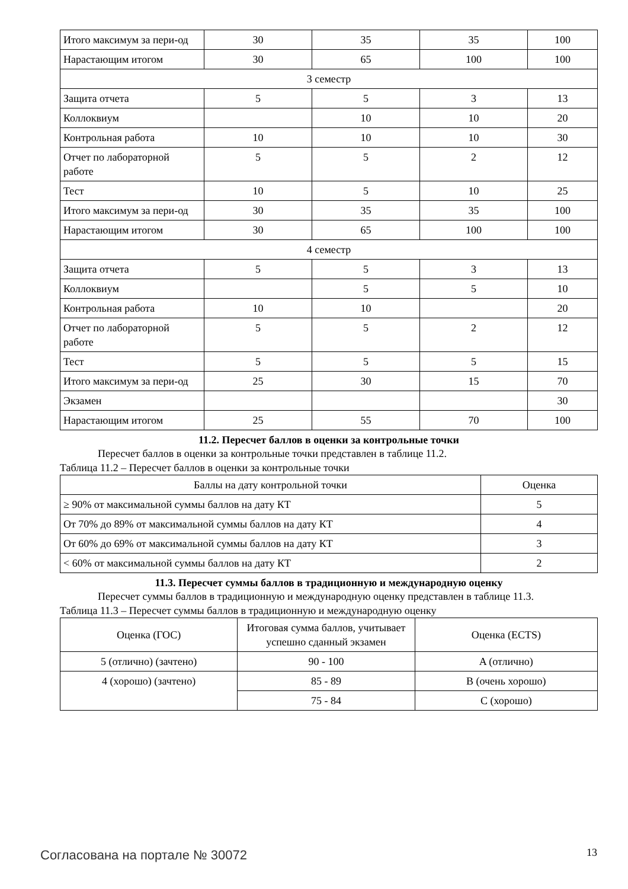| Итого максимум за пери-од | 30 | 35 | 35 | 100 |
| Нарастающим итогом | 30 | 65 | 100 | 100 |
| 3 семестр | | | | |
| Защита отчета | 5 | 5 | 3 | 13 |
| Коллоквиум | | 10 | 10 | 20 |
| Контрольная работа | 10 | 10 | 10 | 30 |
| Отчет по лабораторной работе | 5 | 5 | 2 | 12 |
| Тест | 10 | 5 | 10 | 25 |
| Итого максимум за пери-од | 30 | 35 | 35 | 100 |
| Нарастающим итогом | 30 | 65 | 100 | 100 |
| 4 семестр | | | | |
| Защита отчета | 5 | 5 | 3 | 13 |
| Коллоквиум | | 5 | 5 | 10 |
| Контрольная работа | 10 | 10 | | 20 |
| Отчет по лабораторной работе | 5 | 5 | 2 | 12 |
| Тест | 5 | 5 | 5 | 15 |
| Итого максимум за пери-од | 25 | 30 | 15 | 70 |
| Экзамен | | | | 30 |
| Нарастающим итогом | 25 | 55 | 70 | 100 |
11.2. Пересчет баллов в оценки за контрольные точки
Пересчет баллов в оценки за контрольные точки представлен в таблице 11.2.
Таблица 11.2 – Пересчет баллов в оценки за контрольные точки
| Баллы на дату контрольной точки | Оценка |
| --- | --- |
| ≥ 90% от максимальной суммы баллов на дату КТ | 5 |
| От 70% до 89% от максимальной суммы баллов на дату КТ | 4 |
| От 60% до 69% от максимальной суммы баллов на дату КТ | 3 |
| < 60% от максимальной суммы баллов на дату КТ | 2 |
11.3. Пересчет суммы баллов в традиционную и международную оценку
Пересчет суммы баллов в традиционную и международную оценку представлен в таблице 11.3.
Таблица 11.3 – Пересчет суммы баллов в традиционную и международную оценку
| Оценка (ГОС) | Итоговая сумма баллов, учитывает успешно сданный экзамен | Оценка (ECTS) |
| --- | --- | --- |
| 5 (отлично) (зачтено) | 90 - 100 | A (отлично) |
| 4 (хорошо) (зачтено) | 85 - 89 | B (очень хорошо) |
| | 75 - 84 | C (хорошо) |
Согласована на портале № 30072 13